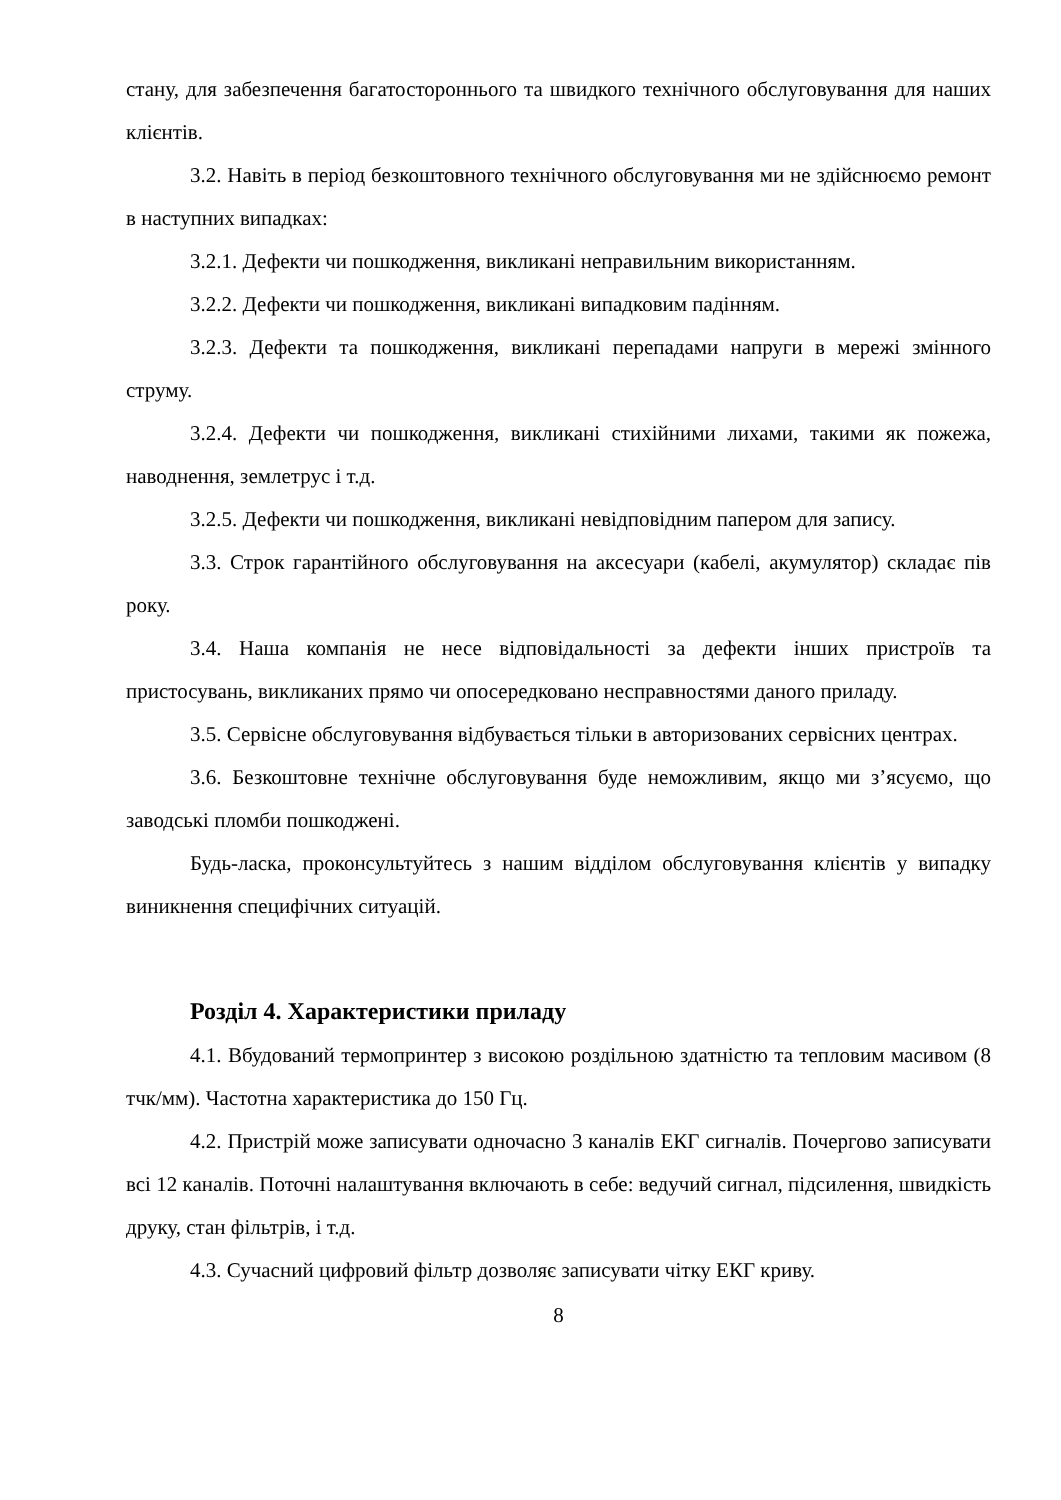стану, для забезпечення багатостороннього та швидкого технічного обслуговування для наших клієнтів.
3.2. Навіть в період безкоштовного технічного обслуговування ми не здійснюємо ремонт в наступних випадках:
3.2.1. Дефекти чи пошкодження, викликані неправильним використанням.
3.2.2. Дефекти чи пошкодження, викликані випадковим падінням.
3.2.3. Дефекти та пошкодження, викликані перепадами напруги в мережі змінного струму.
3.2.4. Дефекти чи пошкодження, викликані стихійними лихами, такими як пожежа, наводнення, землетрус і т.д.
3.2.5. Дефекти чи пошкодження, викликані невідповідним папером для запису.
3.3. Строк гарантійного обслуговування на аксесуари (кабелі, акумулятор) складає пів року.
3.4. Наша компанія не несе відповідальності за дефекти інших пристроїв та пристосувань, викликаних прямо чи опосередковано несправностями даного приладу.
3.5. Сервісне обслуговування відбувається тільки в авторизованих сервісних центрах.
3.6. Безкоштовне технічне обслуговування буде неможливим, якщо ми з’ясуємо, що заводські пломби пошкоджені.
Будь-ласка, проконсультуйтесь з нашим відділом обслуговування клієнтів у випадку виникнення специфічних ситуацій.
Розділ 4. Характеристики приладу
4.1. Вбудований термопринтер з високою роздільною здатністю та тепловим масивом (8 тчк/мм). Частотна характеристика до 150 Гц.
4.2. Пристрій може записувати одночасно 3 каналів ЕКГ сигналів. Почергово записувати всі 12 каналів. Поточні налаштування включають в себе: ведучий сигнал, підсилення, швидкість друку, стан фільтрів, і т.д.
4.3. Сучасний цифровий фільтр дозволяє записувати чітку ЕКГ криву.
8